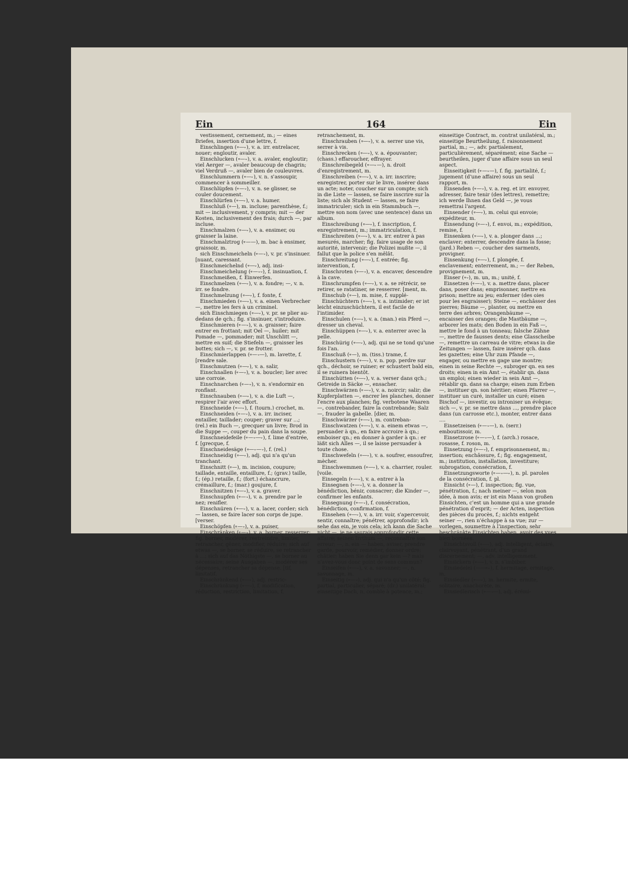Ein 164 Ein
vestissement, cernement, m.; — eines Briefes, insertion d'une lettre, f.
Einschlingen (⏒—⏑), v. a. irr. entrelacer, nouer; engloutir, avaler.
Einschlucken (⏒—⏑), v. a. avaler, engloutir; viel Aerger —, avaler beaucoup de chagrin; viel Verdruß —, avaler bien de couleuvres.
Einschlummern (⏒—⏑), v. n. s'assoupir, commencer à sommeiller.
Einschlüpfen (⏒—⏑), v. n. se glisser, se couler doucement.
Einschlürfen (⏒—⏑), v. a. humer.
Einschluß (⏒—), m. incluse; parenthèse, f.; mit — inclusivement, y compris; mit — der Kosten, inclusivement des frais; durch —, par incluse.
Einschmalzen (⏒—⏑), v. a. ensimer, ou graisser la laine.
Einschmalztrog (⏒——), m. bac à ensimer, graissoir, m.
sich Einschmeicheln (⏒—⏑), v. pr. s'insinuer. [nuant, caressant.
Einschmeichelnd (⏒—⏑), adj. insi-
Einschmeichelung (⏒—⏑⏑), f. insinuation, f.
Einschmeißen, f. Einwerfen.
Einschmelzen (⏒—⏑), v. a. fondre; —, v. n. irr. se fondre.
Einschmelzung (⏒—⏑), f. fonte, f.
Einschmieden (⏒—⏑), v. a. einen Verbrecher —, mettre les fers à un criminel.
sich Einschmiegen (⏒—⏑), v. pr. se plier au-dedans de qch.; fig. s'insinuer, s'introduire.
Einschmieren (⏒—⏑), v. a. graisser; faire entrer en frottant; mit Oel —, huiler; mit Pomade —, pommader; mit Unschlitt —, mettre en suif; die Stiefeln —, graisser les bottes; sich —, v. pr. se frotter.
Einschmierlappen (⏒—⏑—), m. lavette, f. [rendre sale.
Einschmutzen (⏒—⏑), v. a. salir,
Einschnallen (⏒—⏑), v. a. boucler; lier avec une corroie.
Einschnarchen (⏒—⏑), v. n. s'endormir en ronflant.
Einschnauben (⏒—⏑), v. a. die Luft —, respirer l'air avec effort.
Einschneide (⏒—⏑), f. (tourn.) crochet, m.
Einschneiden (⏒—⏑), v. a. irr. inciser, entailler, taillader; couper; graver sur ...; (rel.) ein Buch —, grecquer un livre; Brod in die Suppe —, couper du pain dans la soupe.
Einschneidefeile (⏒—⏑—⏑), f. lime d'entrée, f. [grecque, f.
Einschneidesäge (⏒—⏑—⏑), f. (rel.)
Einschneidig (⏒—⏑), adj. qui n'a qu'un tranchant.
Einschnitt (⏒—), m. incision, coupure; taillade, entaille, entaillure, f.; (grav.) taille, f.; (ép.) retaille, f.; (fort.) échancrure, crémaillure, f.; (mar.) goujure, f.
Einschnitzen (⏒—⏑), v. a. graver.
Einschnupfen (⏒—⏑), v. a. prendre par le nez; renifler.
Einschnüren (⏒—⏑), v. a. lacer, corder; sich — lassen, se faire lacer son corps de jupe. [verser.
Einschöpfen (⏒—⏑), v. a. puiser,
Einschränken (⏒—⏑), v. a. borner, resserrer; fig. borner, modérer, restreindre, limiter, retrancher, gêner, modifier, réduire; sich auf etwas —, se borner, se réduire, se retrancher à ...; sich auf das Nöthigste —, se borner au nécessaire; seine Ausgaben —, modérer ses dépenses, retrancher sa dépense. [tif, limitatif.
Einschränkend (⏒—⏑), adj. restric-
Einschränkung (⏒—⏑), f. modification, réduction, restriction, limitation, f. retranchement, m.
Einschrauben (⏒—⏑), v. a. serrer une vis, serrer à vis.
Einschrecken (⏒—⏑), v. a. épouvanter; (chass.) effaroucher, effrayer.
Einschreibegeld (⏒—⏑—), n. droit d'enregistrement, m.
Einschreiben (⏒—⏑), v. a. irr. inscrire; enregistrer, porter sur le livre, insérer dans un acte; noter, coucher sur un compte; sich in die Liste — lassen, se faire inscrire sur la liste; sich als Student — lassen, se faire immatriculer; sich in ein Stammbuch —, mettre son nom (avec une sentence) dans un album.
Einschreibung (⏒—⏑), f. inscription, f. enregistrement, m.; immatriculation, f.
Einschreiten (⏒—⏑), v. a. irr. entrer à pas mesurés, marcher; fig. faire usage de son autorité, intervenir; die Polizei mußte —, il fallut que la police s'en mêlât.
Einschreitung (⏒—⏑), f. entrée; fig. intervention, f.
Einschroten (⏒—⏑), v. a. encaver, descendre à la cave.
Einschrumpfen (⏒—⏑), v. a. se rétrécir, se retirer, se ratatiner, se resserrer. [ment, m.
Einschub (⏒—), m. mise, f. supplé-
Einschüchtern (⏒—⏑), v. a. intimider; er ist leicht einzuschüchtern, il est facile de l'intimider.
Einschulen (⏒—⏑), v. a. (man.) ein Pferd —, dresser un cheval.
Einschüppen (⏒—⏑), v. a. enterrer avec la pelle.
Einschürig (⏒—⏑), adj. qui ne se tond qu'une fois l'an.
Einschuß (⏒—), m. (tiss.) trame, f.
Einschustern (⏒—⏑), v. n. pop. perdre sur qch., déchoir, se ruiner; er schustert bald ein, il se ruinera bientôt.
Einschütten (⏒—⏑), v. a. verser dans qch.; Getreide in Säcke —, ensacher.
Einschwärzen (⏒—⏑), v. a. noircir; salir; die Kupferplatten —, encrer les planches, donner l'encre aux planches; fig. verbotene Waaren —, contrebander, faire la contrebande; Salz —, frauder la gabelle. [dier, m.
Einschwärzer (⏒—⏑), m. contreban-
Einschwatzen (⏒—⏑), v. a. einem etwas —, persuader à qn., en faire accroire à qn.; emboiser qn.; en donner à garder à qn.: er läßt sich Alles —, il se laisse persuader à toute chose.
Einschwefeln (⏒—⏑), v. a. soufrer, ensoufrer, mècher.
Einschwemmen (⏒—⏑), v. a. charrier, rouler. [voile.
Einsegeln (⏒—⏑), v. a. entrer à la
Einsegnen (⏒—⏑), v. a. donner la bénédiction, bénir, consacrer; die Kinder —, confirmer les enfants.
Einsegnung (⏒—⏑), f. consécration, bénédiction, confirmation, f.
Einsehen (⏒—⏑), v. a. irr. voir, s'apercevoir, sentir, connaître; pénétrer, approfondir; ich sehe das ein, je vois cela; ich kann die Sache nicht —, je ne saurais approfondir cette affaire; seinen Irrthum —, reconnaître son erreur; —, n. ein — haben, aviser, prendre garde, pourvoir, remédier, donner ordre; châtier; haben Sie denn gar kein —? mais n'avez-vous donc point de sens commun?
Einseifen (⏒—⏑), v. a. savonner; —, n. savonnage, m.
Einseitig (⏒—⏑), adj. qui n'a qu'un côté; fig. partial, particulier, séparé; (dr.) unilatéral; einseitige Dach, n. comble à potence, m.; einseitige Contract, m. contrat unilatéral, m.; einseitige Beurtheilung, f. raisonnement partial, m.; —, adv. partialement, particulièrement, séparément; eine Sache — beurtheilen, juger d'une affaire sous un seul aspect.
Einseitigkeit (⏒—⏑—), f. fig. partialité, f.; jugement (d'une affaire) sous un seul rapport, m.
Einsenden (⏒—⏑), v. a. reg. et irr. envoyer, adresser, faire tenir (des lettres), remettre; ich werde Ihnen das Geld —, je vous remettrai l'argent.
Einsender (⏒—⏑), m. celui qui envoie; expéditeur, m.
Einsendung (⏒—⏑), f. envoi, m.; expédition, remise, f.
Einsenken (⏒—⏑), v. a. plonger dans ...; enclaver; enterrer, descendre dans la fosse; (jard.) Reben —, coucher des sarments, provigner.
Einsenkung (⏒—⏑), f. plongée, f. enclavement; enterrement, m.; — der Reben, provignement, m.
Einser (⏒⏑), m. un, m.; unité, f.
Einsetzen (⏒—⏑), v. a. mettre dans, placer dans, poser dans; emprisonner, mettre en prison; mettre au jeu; enfermer (des oies pour les engraisser); Steine —, enchâsser des pierres; Bäume —, planter, ou mettre en terre des arbres; Orangenbäume —, encaisser des oranges; die Mastbäume —, arborer les mats; den Boden in ein Faß —, mettre le fond à un tonneau; falsche Zähne —, mettre de fausses dents; eine Glasscheibe —, remettre un carreau de vitre; etwas in die Zeitungen — lassen, faire insérer qch. dans les gazettes; eine Uhr zum Pfande —, engager, ou mettre en gage une montre; einen in seine Rechte —, subroger qn. en ses droits; einen in ein Amt —, établir qn. dans un emploi; einen wieder in sein Amt —, rétablir qn. dans sa charge; einen zum Erben —, instituer qn. son héritier; einen Pfarrer —, instituer un curé, installer un curé; einen Bischof —, investir, ou introniser un évêque; sich —, v. pr. se mettre dans ..., prendre place dans (un carrosse etc.), monter, entrer dans ....
Einsetzeisen (⏒—⏑—), n. (serr.) emboutissoir, m.
Einsetzrose (⏒—⏑—), f. (arch.) rosace, rosasse, f. roson, m.
Einsetzung (⏒—⏑), f. emprisonnement, m.; insertion; enchâssure, f.; fig. engagement, m.; institution, installation, investiture; subrogation, consécration, f.
Einsetzungsworte (⏒—⏑—⏑), n. pl. paroles de la consécration, f. pl.
Einsicht (⏒—), f. inspection; fig. vue, pénétration, f.; nach meiner —, selon mon idée, à mon avis; er ist ein Mann von großen Einsichten, c'est un homme qui a une grande pénétration d'esprit; — der Acten, inspection des pièces du procès, f.; nichts entgeht seiner —, rien n'échappe à sa vue; zur — vorlegen, soumettre à l'inspection; sehr beschränkte Einsichten haben, avoir des vues bien bornées.
Einsichtsvoll (⏒—⏑), adj. intelligent, éclairé, clairvoyant, pénétrant, d'un grand discernement; —, adv. intelligemment.
Einsickern (⏒—⏑), v. n. s'imbiber.
Einsiedelei (——⏒⏑), f. hermitage, ermitage, m.
Einsiedler (⏒—⏑), m. hermite, ermite, solitaire, anachorète, m.
Einsiedlerisch (⏒—⏑—), adj. érémi-